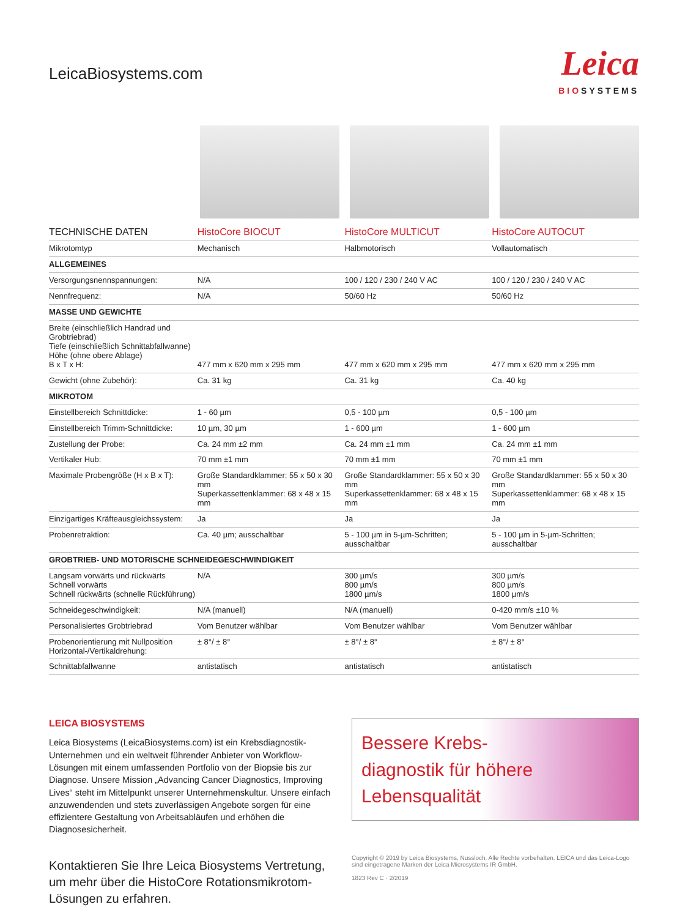LeicaBiosystems.com
Leica
BIOSYSTEMS
| TECHNISCHE DATEN | HistoCore BIOCUT | HistoCore MULTICUT | HistoCore AUTOCUT |
| --- | --- | --- | --- |
| Mikrotomtyp | Mechanisch | Halbmotorisch | Vollautomatisch |
| ALLGEMEINES | | | |
| Versorgungsnennspannungen: | N/A | 100 / 120 / 230 / 240 V AC | 100 / 120 / 230 / 240 V AC |
| Nennfrequenz: | N/A | 50/60 Hz | 50/60 Hz |
| MASSE UND GEWICHTE | | | |
| Breite (einschließlich Handrad und Grobtriebrad) Tiefe (einschließlich Schnittabfallwanne) Höhe (ohne obere Ablage) B x T x H: | 477 mm x 620 mm x 295 mm | 477 mm x 620 mm x 295 mm | 477 mm x 620 mm x 295 mm |
| Gewicht (ohne Zubehör): | Ca. 31 kg | Ca. 31 kg | Ca. 40 kg |
| MIKROTOM | | | |
| Einstellbereich Schnittdicke: | 1 - 60 µm | 0,5 - 100 µm | 0,5 - 100 µm |
| Einstellbereich Trimm-Schnittdicke: | 10 µm, 30 µm | 1 - 600 µm | 1 - 600 µm |
| Zustellung der Probe: | Ca. 24 mm ±2 mm | Ca. 24 mm ±1 mm | Ca. 24 mm ±1 mm |
| Vertikaler Hub: | 70 mm ±1 mm | 70 mm ±1 mm | 70 mm ±1 mm |
| Maximale Probengröße (H x B x T): | Große Standardklammer: 55 x 50 x 30 mm Superkassettenklammer: 68 x 48 x 15 mm | Große Standardklammer: 55 x 50 x 30 mm Superkassettenklammer: 68 x 48 x 15 mm | Große Standardklammer: 55 x 50 x 30 mm Superkassettenklammer: 68 x 48 x 15 mm |
| Einzigartiges Kräfteausgleichssystem: | Ja | Ja | Ja |
| Probenretraktion: | Ca. 40 µm; ausschaltbar | 5 - 100 µm in 5-µm-Schritten; ausschaltbar | 5 - 100 µm in 5-µm-Schritten; ausschaltbar |
| GROBTRIEB- UND MOTORISCHE SCHNEIDEGESCHWINDIGKEIT | | | |
| Langsam vorwärts und rückwärts Schnell vorwärts Schnell rückwärts (schnelle Rückführung) | N/A | 300 µm/s 800 µm/s 1800 µm/s | 300 µm/s 800 µm/s 1800 µm/s |
| Schneidegeschwindigkeit: | N/A (manuell) | N/A (manuell) | 0-420 mm/s ±10 % |
| Personalisiertes Grobtriebrad | Vom Benutzer wählbar | Vom Benutzer wählbar | Vom Benutzer wählbar |
| Probenorientierung mit Nullposition Horizontal-/Vertikaldrehung: | ± 8°/ ± 8° | ± 8°/ ± 8° | ± 8°/ ± 8° |
| Schnittabfallwanne | antistatisch | antistatisch | antistatisch |
LEICA BIOSYSTEMS
Leica Biosystems (LeicaBiosystems.com) ist ein Krebsdiagnostik-Unternehmen und ein weltweit führender Anbieter von Workflow-Lösungen mit einem umfassenden Portfolio von der Biopsie bis zur Diagnose. Unsere Mission „Advancing Cancer Diagnostics, Improving Lives“ steht im Mittelpunkt unserer Unternehmenskultur. Unsere einfach anzuwendenden und stets zuverlässigen Angebote sorgen für eine effizientere Gestaltung von Arbeitsabläufen und erhöhen die Diagnosesicherheit.
Kontaktieren Sie Ihre Leica Biosystems Vertretung, um mehr über die HistoCore Rotationsmikrotom-Lösungen zu erfahren.
Bessere Krebs-
diagnostik für höhere
Lebensqualität
Copyright © 2019 by Leica Biosystems, Nussloch. Alle Rechte vorbehalten. LEICA und das Leica-Logo sind eingetragene Marken der Leica Microsystems IR GmbH.
1823 Rev C · 2/2019